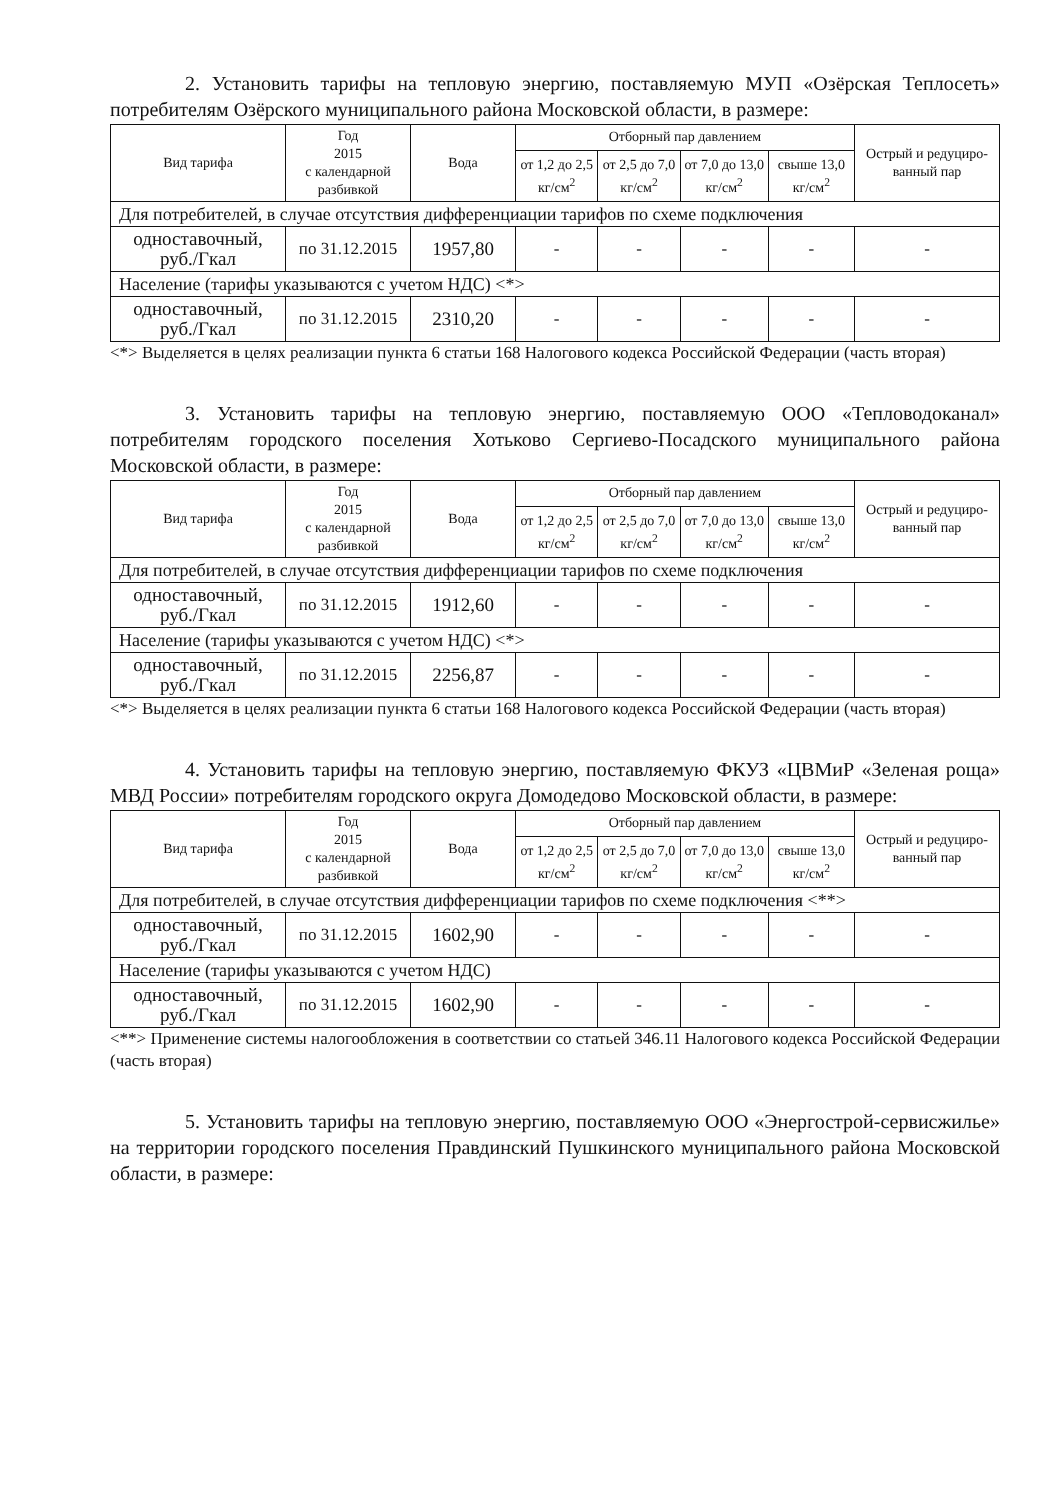2. Установить тарифы на тепловую энергию, поставляемую МУП «Озёрская Теплосеть» потребителям Озёрского муниципального района Московской области, в размере:
| Вид тарифа | Год 2015 с календарной разбивкой | Вода | Отборный пар давлением | | | | Острый и редуциро-ванный пар |
| --- | --- | --- | --- | --- | --- | --- | --- |
| | | | от 1,2 до 2,5 кг/см<sup>2</sup> | от 2,5 до 7,0 кг/см<sup>2</sup> | от 7,0 до 13,0 кг/см<sup>2</sup> | свыше 13,0 кг/см<sup>2</sup> | |
| Для потребителей, в случае отсутствия дифференциации тарифов по схеме подключения | | | | | | | |
| одноставочный, руб./Гкал | по 31.12.2015 | 1957,80 | - | - | - | - | - |
| Население (тарифы указываются с учетом НДС) <*> | | | | | | | |
| одноставочный, руб./Гкал | по 31.12.2015 | 2310,20 | - | - | - | - | - |
<*> Выделяется в целях реализации пункта 6 статьи 168 Налогового кодекса Российской Федерации (часть вторая)
3. Установить тарифы на тепловую энергию, поставляемую ООО «Тепловодоканал» потребителям городского поселения Хотьково Сергиево-Посадского муниципального района Московской области, в размере:
| Вид тарифа | Год 2015 с календарной разбивкой | Вода | Отборный пар давлением | | | | Острый и редуциро-ванный пар |
| --- | --- | --- | --- | --- | --- | --- | --- |
| | | | от 1,2 до 2,5 кг/см<sup>2</sup> | от 2,5 до 7,0 кг/см<sup>2</sup> | от 7,0 до 13,0 кг/см<sup>2</sup> | свыше 13,0 кг/см<sup>2</sup> | |
| Для потребителей, в случае отсутствия дифференциации тарифов по схеме подключения | | | | | | | |
| одноставочный, руб./Гкал | по 31.12.2015 | 1912,60 | - | - | - | - | - |
| Население (тарифы указываются с учетом НДС) <*> | | | | | | | |
| одноставочный, руб./Гкал | по 31.12.2015 | 2256,87 | - | - | - | - | - |
<*> Выделяется в целях реализации пункта 6 статьи 168 Налогового кодекса Российской Федерации (часть вторая)
4. Установить тарифы на тепловую энергию, поставляемую ФКУЗ «ЦВМиР «Зеленая роща» МВД России» потребителям городского округа Домодедово Московской области, в размере:
| Вид тарифа | Год 2015 с календарной разбивкой | Вода | Отборный пар давлением | | | | Острый и редуциро-ванный пар |
| --- | --- | --- | --- | --- | --- | --- | --- |
| | | | от 1,2 до 2,5 кг/см<sup>2</sup> | от 2,5 до 7,0 кг/см<sup>2</sup> | от 7,0 до 13,0 кг/см<sup>2</sup> | свыше 13,0 кг/см<sup>2</sup> | |
| Для потребителей, в случае отсутствия дифференциации тарифов по схеме подключения <**> | | | | | | | |
| одноставочный, руб./Гкал | по 31.12.2015 | 1602,90 | - | - | - | - | - |
| Население (тарифы указываются с учетом НДС) | | | | | | | |
| одноставочный, руб./Гкал | по 31.12.2015 | 1602,90 | - | - | - | - | - |
<**> Применение системы налогообложения в соответствии со статьей 346.11 Налогового кодекса Российской Федерации (часть вторая)
5. Установить тарифы на тепловую энергию, поставляемую ООО «Энергострой-сервисжилье» на территории городского поселения Правдинский Пушкинского муниципального района Московской области, в размере: